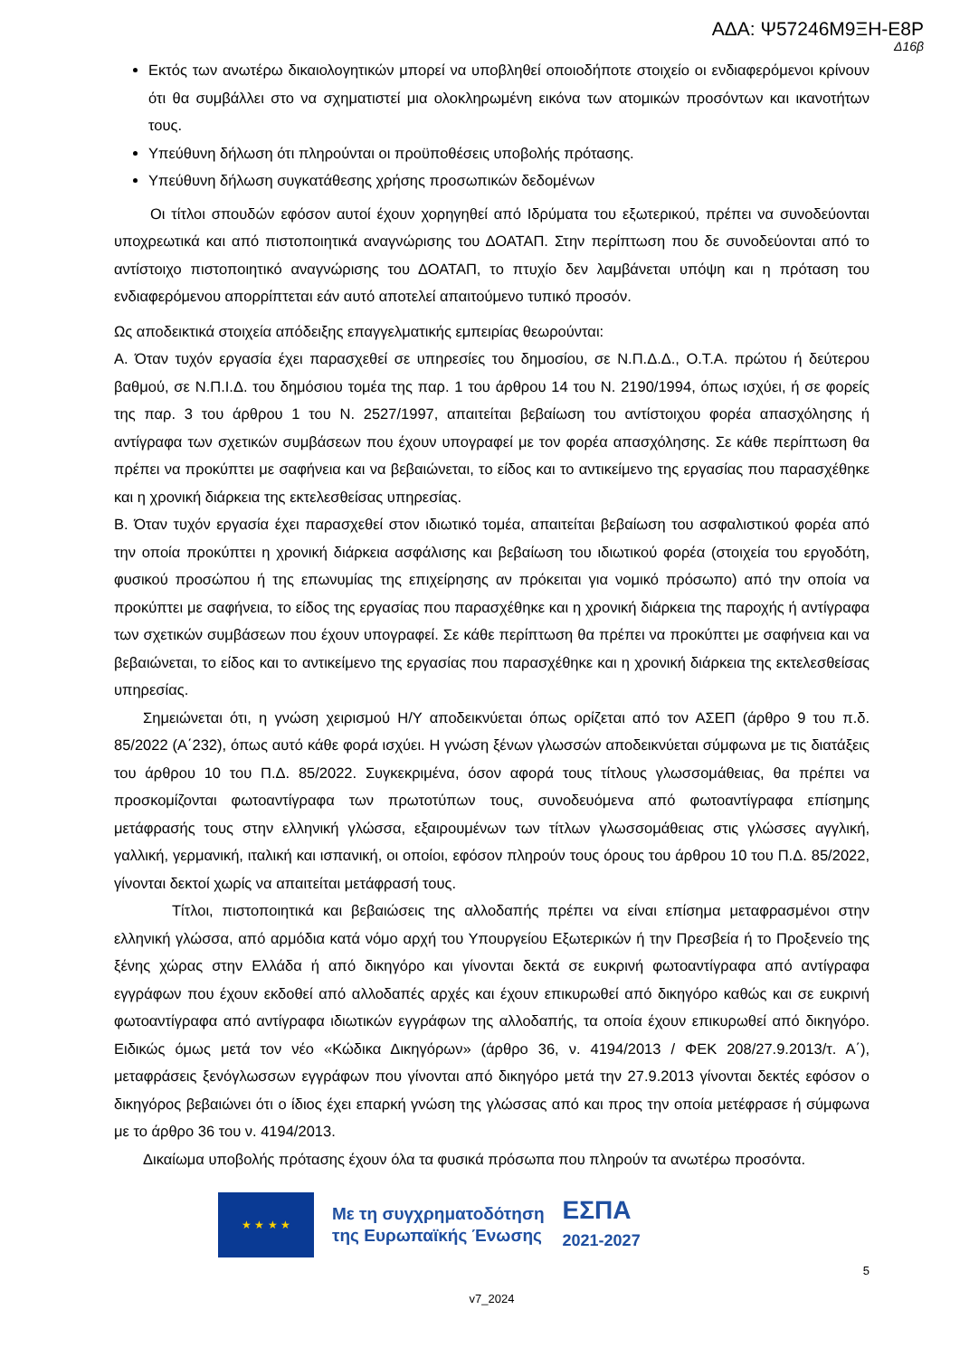ΑΔΑ: Ψ57246Μ9ΞΗ-Ε8Ρ
Δ16β
Εκτός των ανωτέρω δικαιολογητικών μπορεί να υποβληθεί οποιοδήποτε στοιχείο οι ενδιαφερόμενοι κρίνουν ότι θα συμβάλλει στο να σχηματιστεί μια ολοκληρωμένη εικόνα των ατομικών προσόντων και ικανοτήτων τους.
Υπεύθυνη δήλωση ότι πληρούνται οι προϋποθέσεις υποβολής πρότασης.
Υπεύθυνη δήλωση συγκατάθεσης χρήσης προσωπικών δεδομένων
Οι τίτλοι σπουδών εφόσον αυτοί έχουν χορηγηθεί από Ιδρύματα του εξωτερικού, πρέπει να συνοδεύονται υποχρεωτικά και από πιστοποιητικά αναγνώρισης του ΔΟΑΤΑΠ. Στην περίπτωση που δε συνοδεύονται από το αντίστοιχο πιστοποιητικό αναγνώρισης του ΔΟΑΤΑΠ, το πτυχίο δεν λαμβάνεται υπόψη και η πρόταση του ενδιαφερόμενου απορρίπτεται εάν αυτό αποτελεί απαιτούμενο τυπικό προσόν.
Ως αποδεικτικά στοιχεία απόδειξης επαγγελματικής εμπειρίας θεωρούνται:
Α. Όταν τυχόν εργασία έχει παρασχεθεί σε υπηρεσίες του δημοσίου, σε Ν.Π.Δ.Δ., Ο.Τ.Α. πρώτου ή δεύτερου βαθμού, σε Ν.Π.Ι.Δ. του δημόσιου τομέα της παρ. 1 του άρθρου 14 του Ν. 2190/1994, όπως ισχύει, ή σε φορείς της παρ. 3 του άρθρου 1 του Ν. 2527/1997, απαιτείται βεβαίωση του αντίστοιχου φορέα απασχόλησης ή αντίγραφα των σχετικών συμβάσεων που έχουν υπογραφεί με τον φορέα απασχόλησης. Σε κάθε περίπτωση θα πρέπει να προκύπτει με σαφήνεια και να βεβαιώνεται, το είδος και το αντικείμενο της εργασίας που παρασχέθηκε και η χρονική διάρκεια της εκτελεσθείσας υπηρεσίας.
Β. Όταν τυχόν εργασία έχει παρασχεθεί στον ιδιωτικό τομέα, απαιτείται βεβαίωση του ασφαλιστικού φορέα από την οποία προκύπτει η χρονική διάρκεια ασφάλισης και βεβαίωση του ιδιωτικού φορέα (στοιχεία του εργοδότη, φυσικού προσώπου ή της επωνυμίας της επιχείρησης αν πρόκειται για νομικό πρόσωπο) από την οποία να προκύπτει με σαφήνεια, το είδος της εργασίας που παρασχέθηκε και η χρονική διάρκεια της παροχής ή αντίγραφα των σχετικών συμβάσεων που έχουν υπογραφεί. Σε κάθε περίπτωση θα πρέπει να προκύπτει με σαφήνεια και να βεβαιώνεται, το είδος και το αντικείμενο της εργασίας που παρασχέθηκε και η χρονική διάρκεια της εκτελεσθείσας υπηρεσίας.
Σημειώνεται ότι, η γνώση χειρισμού Η/Υ αποδεικνύεται όπως ορίζεται από τον ΑΣΕΠ (άρθρο 9 του π.δ. 85/2022 (Α΄232), όπως αυτό κάθε φορά ισχύει. Η γνώση ξένων γλωσσών αποδεικνύεται σύμφωνα με τις διατάξεις του άρθρου 10 του Π.Δ. 85/2022. Συγκεκριμένα, όσον αφορά τους τίτλους γλωσσομάθειας, θα πρέπει να προσκομίζονται φωτοαντίγραφα των πρωτοτύπων τους, συνοδευόμενα από φωτοαντίγραφα επίσημης μετάφρασής τους στην ελληνική γλώσσα, εξαιρουμένων των τίτλων γλωσσομάθειας στις γλώσσες αγγλική, γαλλική, γερμανική, ιταλική και ισπανική, οι οποίοι, εφόσον πληρούν τους όρους του άρθρου 10 του Π.Δ. 85/2022, γίνονται δεκτοί χωρίς να απαιτείται μετάφρασή τους.
Τίτλοι, πιστοποιητικά και βεβαιώσεις της αλλοδαπής πρέπει να είναι επίσημα μεταφρασμένοι στην ελληνική γλώσσα, από αρμόδια κατά νόμο αρχή του Υπουργείου Εξωτερικών ή την Πρεσβεία ή το Προξενείο της ξένης χώρας στην Ελλάδα ή από δικηγόρο και γίνονται δεκτά σε ευκρινή φωτοαντίγραφα από αντίγραφα εγγράφων που έχουν εκδοθεί από αλλοδαπές αρχές και έχουν επικυρωθεί από δικηγόρο καθώς και σε ευκρινή φωτοαντίγραφα από αντίγραφα ιδιωτικών εγγράφων της αλλοδαπής, τα οποία έχουν επικυρωθεί από δικηγόρο. Ειδικώς όμως μετά τον νέο «Κώδικα Δικηγόρων» (άρθρο 36, ν. 4194/2013 / ΦΕΚ 208/27.9.2013/τ. Α΄), μεταφράσεις ξενόγλωσσων εγγράφων που γίνονται από δικηγόρο μετά την 27.9.2013 γίνονται δεκτές εφόσον ο δικηγόρος βεβαιώνει ότι ο ίδιος έχει επαρκή γνώση της γλώσσας από και προς την οποία μετέφρασε ή σύμφωνα με το άρθρο 36 του ν. 4194/2013.
Δικαίωμα υποβολής πρότασης έχουν όλα τα φυσικά πρόσωπα που πληρούν τα ανωτέρω προσόντα.
★ ★ ★ ★
Με τη συγχρηματοδότηση
της Ευρωπαϊκής Ένωσης
ΕΣΠΑ
2021-2027
5
v7_2024